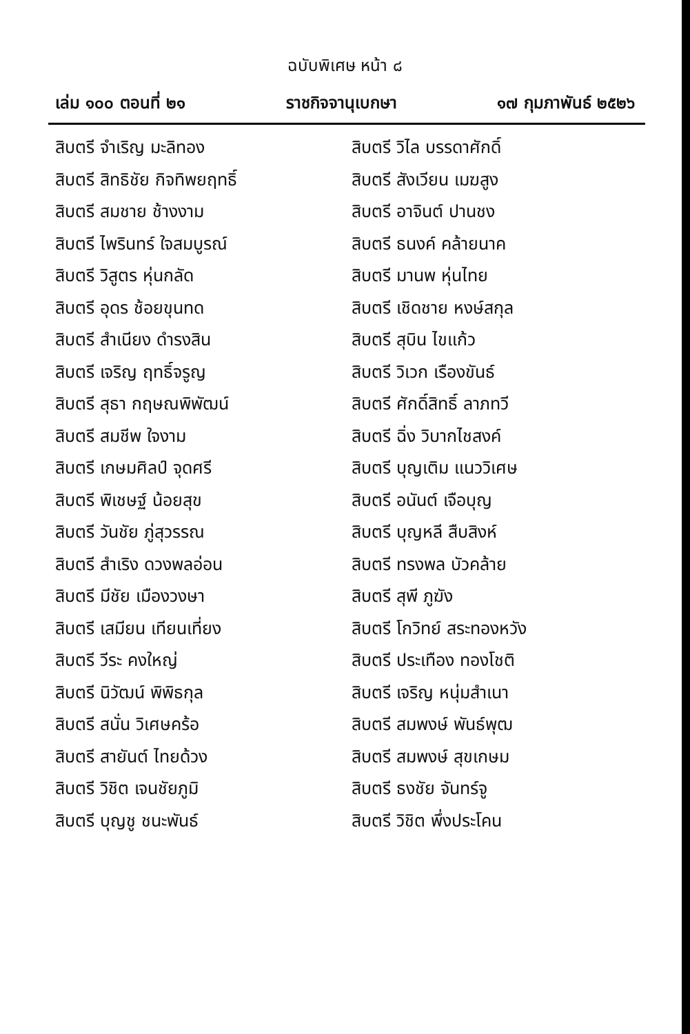ฉบับพิเศษ หน้า ๘
เล่ม ๑๐๐ ตอนที่ ๒๑ ราชกิจจานุเบกษา ๑๗ กุมภาพันธ์ ๒๕๒๖
สิบตรี จำเริญ มะลิทอง
สิบตรี สิทธิชัย กิจทิพยฤทธิ์
สิบตรี สมชาย ช้างงาม
สิบตรี ไพรินทร์ ใจสมบูรณ์
สิบตรี วิสูตร หุ่นกลัด
สิบตรี อุดร ช้อยขุนทด
สิบตรี สำเนียง ดำรงสิน
สิบตรี เจริญ ฤทธิ์จรูญ
สิบตรี สุธา กฤษณพิพัฒน์
สิบตรี สมชีพ ใจงาม
สิบตรี เกษมศิลป์ จุดศรี
สิบตรี พิเชษฐ์ น้อยสุข
สิบตรี วันชัย ภู่สุวรรณ
สิบตรี สำเริง ดวงพลอ่อน
สิบตรี มีชัย เมืองวงษา
สิบตรี เสมียน เทียนเที่ยง
สิบตรี วีระ คงใหญ่
สิบตรี นิวัฒน์ พิพิธกุล
สิบตรี สนั่น วิเศษคร้อ
สิบตรี สายันต์ ไทยด้วง
สิบตรี วิชิต เจนชัยภูมิ
สิบตรี บุญชู ชนะพันธ์
สิบตรี วิไล บรรดาศักดิ์
สิบตรี สังเวียน เมฆสูง
สิบตรี อาจินต์ ปานชง
สิบตรี ธนงค์ คล้ายนาค
สิบตรี มานพ หุ่นไทย
สิบตรี เชิดชาย หงษ์สกุล
สิบตรี สุบิน ไขแก้ว
สิบตรี วิเวก เรืองขันธ์
สิบตรี ศักดิ์สิทธิ์ ลาภทวี
สิบตรี ฉิ่ง วิบากไชสงค์
สิบตรี บุญเติม แนววิเศษ
สิบตรี อนันต์ เจือบุญ
สิบตรี บุญหลี สืบสิงห์
สิบตรี ทรงพล บัวคล้าย
สิบตรี สุพี ภูฆัง
สิบตรี โกวิทย์ สระทองหวัง
สิบตรี ประเทือง ทองโชติ
สิบตรี เจริญ หนุ่มสำเนา
สิบตรี สมพงษ์ พันธ์พุฒ
สิบตรี สมพงษ์ สุขเกษม
สิบตรี ธงชัย จันทร์จู
สิบตรี วิชิต พึ่งประโคน